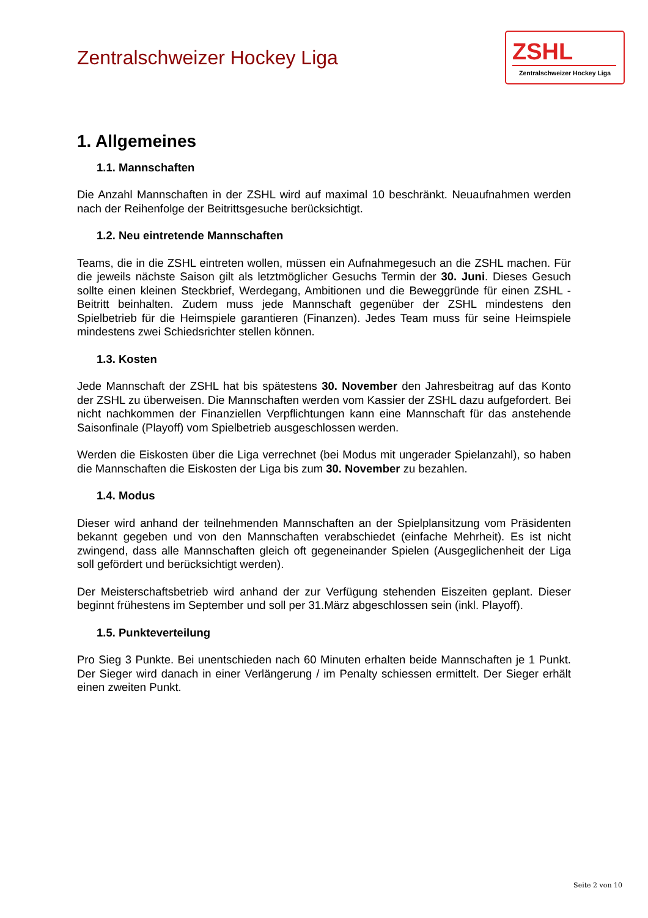Zentralschweizer Hockey Liga
ZSHL
Zentralschweizer Hockey Liga
1. Allgemeines
1.1. Mannschaften
Die Anzahl Mannschaften in der ZSHL wird auf maximal 10 beschränkt. Neuaufnahmen werden nach der Reihenfolge der Beitrittsgesuche berücksichtigt.
1.2. Neu eintretende Mannschaften
Teams, die in die ZSHL eintreten wollen, müssen ein Aufnahmegesuch an die ZSHL machen. Für die jeweils nächste Saison gilt als letztmöglicher Gesuchs Termin der 30. Juni. Dieses Gesuch sollte einen kleinen Steckbrief, Werdegang, Ambitionen und die Beweggründe für einen ZSHL - Beitritt beinhalten. Zudem muss jede Mannschaft gegenüber der ZSHL mindestens den Spielbetrieb für die Heimspiele garantieren (Finanzen). Jedes Team muss für seine Heimspiele mindestens zwei Schiedsrichter stellen können.
1.3. Kosten
Jede Mannschaft der ZSHL hat bis spätestens 30. November den Jahresbeitrag auf das Konto der ZSHL zu überweisen. Die Mannschaften werden vom Kassier der ZSHL dazu aufgefordert. Bei nicht nachkommen der Finanziellen Verpflichtungen kann eine Mannschaft für das anstehende Saisonfinale (Playoff) vom Spielbetrieb ausgeschlossen werden.
Werden die Eiskosten über die Liga verrechnet (bei Modus mit ungerader Spielanzahl), so haben die Mannschaften die Eiskosten der Liga bis zum 30. November zu bezahlen.
1.4. Modus
Dieser wird anhand der teilnehmenden Mannschaften an der Spielplansitzung vom Präsidenten bekannt gegeben und von den Mannschaften verabschiedet (einfache Mehrheit). Es ist nicht zwingend, dass alle Mannschaften gleich oft gegeneinander Spielen (Ausgeglichenheit der Liga soll gefördert und berücksichtigt werden).
Der Meisterschaftsbetrieb wird anhand der zur Verfügung stehenden Eiszeiten geplant. Dieser beginnt frühestens im September und soll per 31.März abgeschlossen sein (inkl. Playoff).
1.5. Punkteverteilung
Pro Sieg 3 Punkte. Bei unentschieden nach 60 Minuten erhalten beide Mannschaften je 1 Punkt. Der Sieger wird danach in einer Verlängerung / im Penalty schiessen ermittelt. Der Sieger erhält einen zweiten Punkt.
Seite 2 von 10